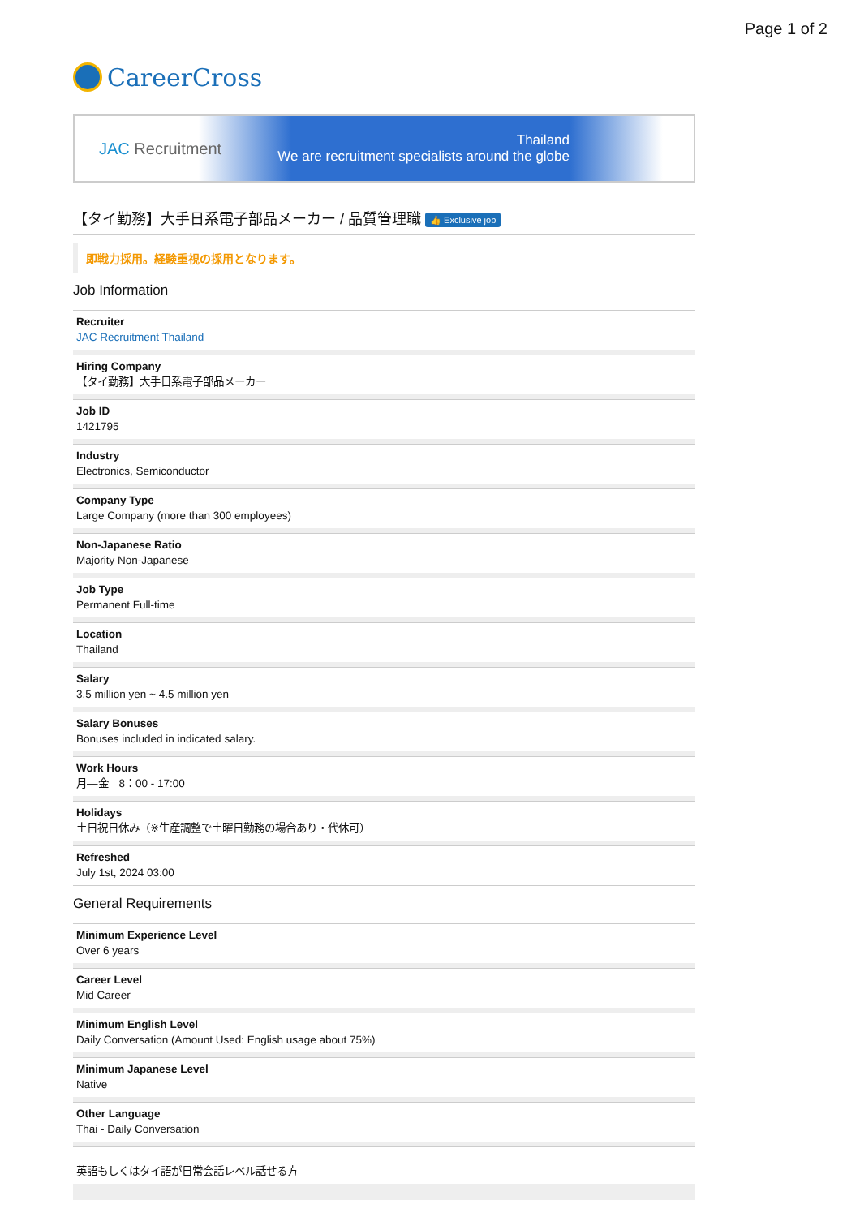Page 1 of 2
CareerCross
JAC Recruitment
Thailand
We are recruitment specialists around the globe
【タイ勤務】大手日系電子部品メーカー / 品質管理職 👍 Exclusive job
即戦力採用。経験重視の採用となります。
Job Information
Recruiter
JAC Recruitment Thailand
Hiring Company
【タイ勤務】大手日系電子部品メーカー
Job ID
1421795
Industry
Electronics, Semiconductor
Company Type
Large Company (more than 300 employees)
Non-Japanese Ratio
Majority Non-Japanese
Job Type
Permanent Full-time
Location
Thailand
Salary
3.5 million yen ~ 4.5 million yen
Salary Bonuses
Bonuses included in indicated salary.
Work Hours
月—金　8：00 - 17:00
Holidays
土日祝日休み（※生産調整で土曜日勤務の場合あり・代休可）
Refreshed
July 1st, 2024 03:00
General Requirements
Minimum Experience Level
Over 6 years
Career Level
Mid Career
Minimum English Level
Daily Conversation (Amount Used: English usage about 75%)
Minimum Japanese Level
Native
Other Language
Thai - Daily Conversation
英語もしくはタイ語が日常会話レベル話せる方